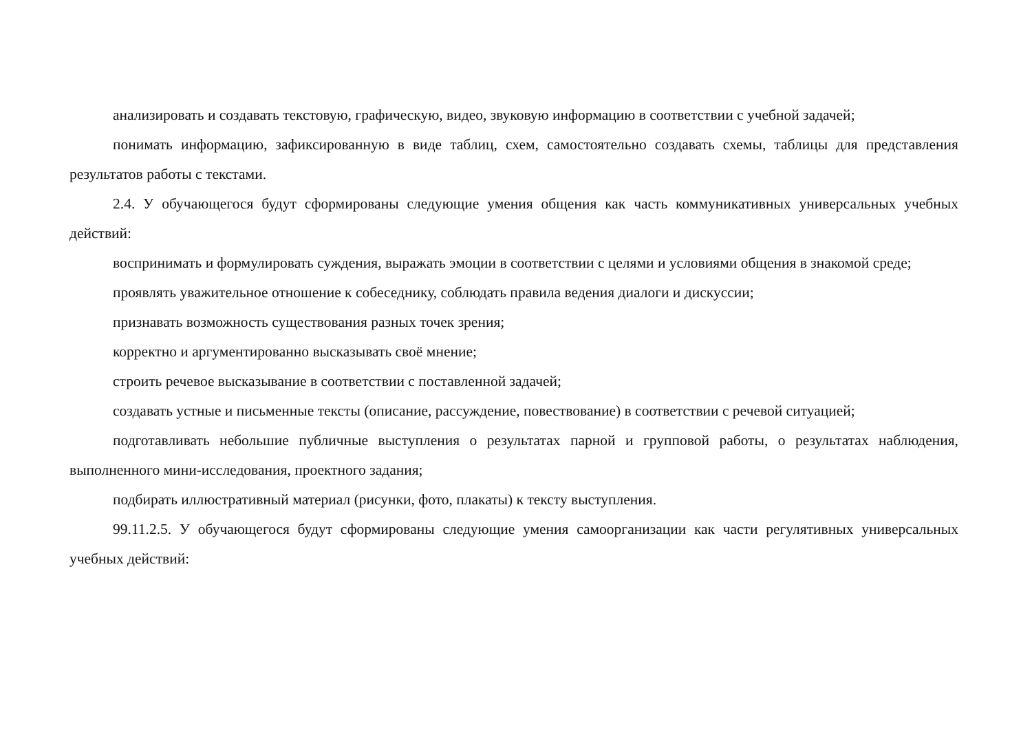анализировать и создавать текстовую, графическую, видео, звуковую информацию в соответствии с учебной задачей;
понимать информацию, зафиксированную в виде таблиц, схем, самостоятельно создавать схемы, таблицы для представления результатов работы с текстами.
2.4. У обучающегося будут сформированы следующие умения общения как часть коммуникативных универсальных учебных действий:
воспринимать и формулировать суждения, выражать эмоции в соответствии с целями и условиями общения в знакомой среде;
проявлять уважительное отношение к собеседнику, соблюдать правила ведения диалоги и дискуссии;
признавать возможность существования разных точек зрения;
корректно и аргументированно высказывать своё мнение;
строить речевое высказывание в соответствии с поставленной задачей;
создавать устные и письменные тексты (описание, рассуждение, повествование) в соответствии с речевой ситуацией;
подготавливать небольшие публичные выступления о результатах парной и групповой работы, о результатах наблюдения, выполненного мини-исследования, проектного задания;
подбирать иллюстративный материал (рисунки, фото, плакаты) к тексту выступления.
99.11.2.5. У обучающегося будут сформированы следующие умения самоорганизации как части регулятивных универсальных учебных действий: